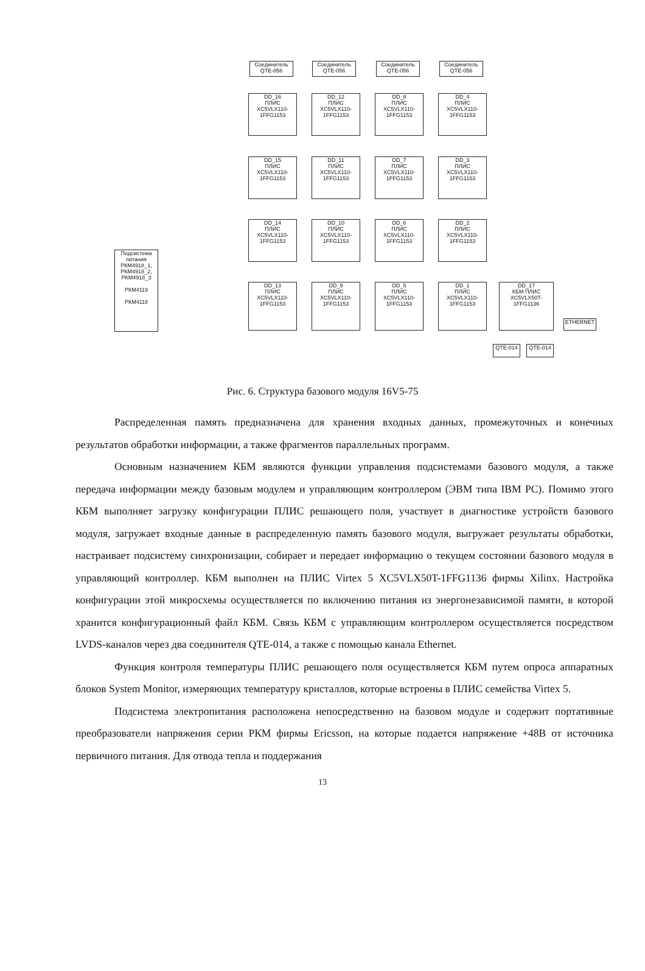Соединитель QTE-056
Соединитель QTE-056
Соединитель QTE-056
Соединитель QTE-056
DD_16
ПЛИС XC5VLX110-1FFG1153
DD_12
ПЛИС XC5VLX110-1FFG1153
DD_8
ПЛИС XC5VLX110-1FFG1153
DD_4
ПЛИС XC5VLX110-1FFG1153
DD_15
ПЛИС XC5VLX110-1FFG1153
DD_11
ПЛИС XC5VLX110-1FFG1153
DD_7
ПЛИС XC5VLX110-1FFG1153
DD_3
ПЛИС XC5VLX110-1FFG1153
DD_14
ПЛИС XC5VLX110-1FFG1153
DD_10
ПЛИС XC5VLX110-1FFG1153
DD_6
ПЛИС XC5VLX110-1FFG1153
DD_2
ПЛИС XC5VLX110-1FFG1153
DD_13
ПЛИС XC5VLX110-1FFG1153
DD_9
ПЛИС XC5VLX110-1FFG1153
DD_5
ПЛИС XC5VLX110-1FFG1153
DD_1
ПЛИС XC5VLX110-1FFG1153
DD_17
КБМ ПЛИС XC5VLX50T-1FFG1136
Подсистема питания
РКМ4918_1, РКМ4918_2, РКМ4918_3
РКМ4119
РКМ4118
QTE-014 QTE-014
ETHERNET
Рис. 6. Структура базового модуля 16V5-75
Распределенная память предназначена для хранения входных данных, промежуточных и конечных результатов обработки информации, а также фрагментов параллельных программ.
Основным назначением КБМ являются функции управления подсистемами базового модуля, а также передача информации между базовым модулем и управляющим контроллером (ЭВМ типа IBM PC). Помимо этого КБМ выполняет загрузку конфигурации ПЛИС решающего поля, участвует в диагностике устройств базового модуля, загружает входные данные в распределенную память базового модуля, выгружает результаты обработки, настраивает подсистему синхронизации, собирает и передает информацию о текущем состоянии базового модуля в управляющий контроллер. КБМ выполнен на ПЛИС Virtex 5 XC5VLX50T-1FFG1136 фирмы Xilinx. Настройка конфигурации этой микросхемы осуществляется по включению питания из энергонезависимой памяти, в которой хранится конфигурационный файл КБМ. Связь КБМ с управляющим контроллером осуществляется посредством LVDS-каналов через два соединителя QTE-014, а также с помощью канала Ethernet.
Функция контроля температуры ПЛИС решающего поля осуществляется КБМ путем опроса аппаратных блоков System Monitor, измеряющих температуру кристаллов, которые встроены в ПЛИС семейства Virtex 5.
Подсистема электропитания расположена непосредственно на базовом модуле и содержит портативные преобразователи напряжения серии РКМ фирмы Ericsson, на которые подается напряжение +48В от источника первичного питания. Для отвода тепла и поддержания
13